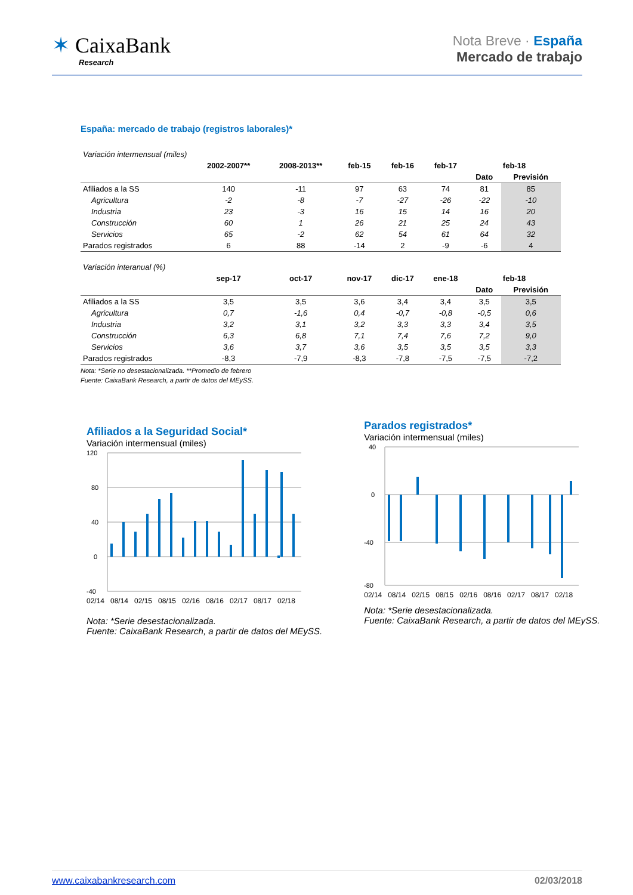✶ CaixaBank
Research
Nota Breve · España
Mercado de trabajo
España: mercado de trabajo (registros laborales)*
| Variación intermensual (miles) | | | | | | | |
| | 2002-2007** | 2008-2013** | feb-15 | feb-16 | feb-17 | feb-18 | |
| | | | | | | Dato | Previsión |
| Afiliados a la SS | 140 | -11 | 97 | 63 | 74 | 81 | 85 |
| Agricultura | -2 | -8 | -7 | -27 | -26 | -22 | -10 |
| Industria | 23 | -3 | 16 | 15 | 14 | 16 | 20 |
| Construcción | 60 | 1 | 26 | 21 | 25 | 24 | 43 |
| Servicios | 65 | -2 | 62 | 54 | 61 | 64 | 32 |
| Parados registrados | 6 | 88 | -14 | 2 | -9 | -6 | 4 |
| Variación interanual (%) | | | | | | | |
| | sep-17 | oct-17 | nov-17 | dic-17 | ene-18 | feb-18 | |
| | | | | | | Dato | Previsión |
| Afiliados a la SS | 3,5 | 3,5 | 3,6 | 3,4 | 3,4 | 3,5 | 3,5 |
| Agricultura | 0,7 | -1,6 | 0,4 | -0,7 | -0,8 | -0,5 | 0,6 |
| Industria | 3,2 | 3,1 | 3,2 | 3,3 | 3,3 | 3,4 | 3,5 |
| Construcción | 6,3 | 6,8 | 7,1 | 7,4 | 7,6 | 7,2 | 9,0 |
| Servicios | 3,6 | 3,7 | 3,6 | 3,5 | 3,5 | 3,5 | 3,3 |
| Parados registrados | -8,3 | -7,9 | -8,3 | -7,8 | -7,5 | -7,5 | -7,2 |
Nota: *Serie no desestacionalizada. **Promedio de febrero
Fuente: CaixaBank Research, a partir de datos del MEySS.
Afiliados a la Seguridad Social*
Variación intermensual (miles)
120
80
40
0
-40
02/14 08/14 02/15 08/15 02/16 08/16 02/17 08/17 02/18
Nota: *Serie desestacionalizada.
Fuente: CaixaBank Research, a partir de datos del MEySS.
Parados registrados*
Variación intermensual (miles)
40
0
-40
-80
02/14 08/14 02/15 08/15 02/16 08/16 02/17 08/17 02/18
Nota: *Serie desestacionalizada.
Fuente: CaixaBank Research, a partir de datos del MEySS.
www.caixabankresearch.com 02/03/2018